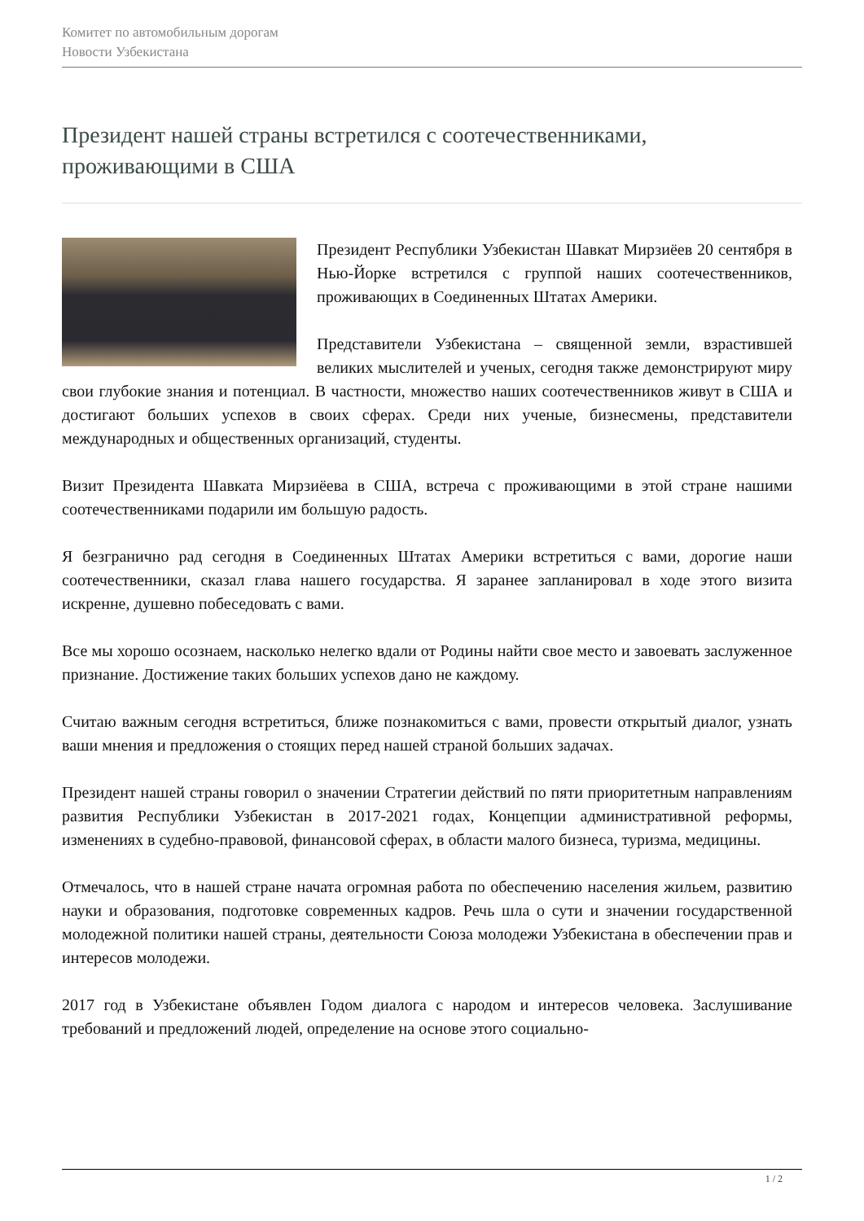Комитет по автомобильным дорогам
Новости Узбекистана
Президент нашей страны встретился с соотечественниками, проживающими в США
Президент Республики Узбекистан Шавкат Мирзиёев 20 сентября в Нью-Йорке встретился с группой наших соотечественников, проживающих в Соединенных Штатах Америки.
Представители Узбекистана – священной земли, взрастившей великих мыслителей и ученых, сегодня также демонстрируют миру свои глубокие знания и потенциал. В частности, множество наших соотечественников живут в США и достигают больших успехов в своих сферах. Среди них ученые, бизнесмены, представители международных и общественных организаций, студенты.
Визит Президента Шавката Мирзиёева в США, встреча с проживающими в этой стране нашими соотечественниками подарили им большую радость.
Я безгранично рад сегодня в Соединенных Штатах Америки встретиться с вами, дорогие наши соотечественники, сказал глава нашего государства. Я заранее запланировал в ходе этого визита искренне, душевно побеседовать с вами.
Все мы хорошо осознаем, насколько нелегко вдали от Родины найти свое место и завоевать заслуженное признание. Достижение таких больших успехов дано не каждому.
Считаю важным сегодня встретиться, ближе познакомиться с вами, провести открытый диалог, узнать ваши мнения и предложения о стоящих перед нашей страной больших задачах.
Президент нашей страны говорил о значении Стратегии действий по пяти приоритетным направлениям развития Республики Узбекистан в 2017-2021 годах, Концепции административной реформы, изменениях в судебно-правовой, финансовой сферах, в области малого бизнеса, туризма, медицины.
Отмечалось, что в нашей стране начата огромная работа по обеспечению населения жильем, развитию науки и образования, подготовке современных кадров. Речь шла о сути и значении государственной молодежной политики нашей страны, деятельности Союза молодежи Узбекистана в обеспечении прав и интересов молодежи.
2017 год в Узбекистане объявлен Годом диалога с народом и интересов человека. Заслушивание требований и предложений людей, определение на основе этого социально-
1 / 2